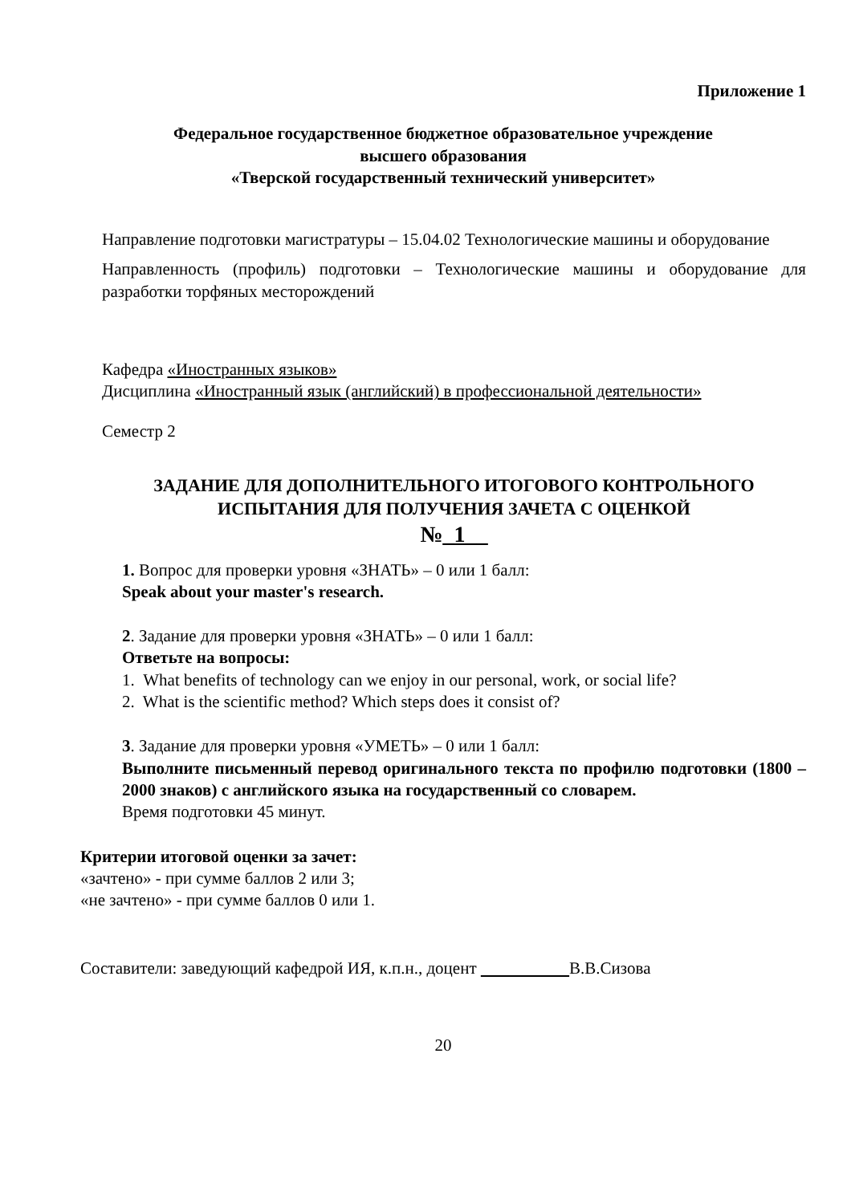Приложение 1
Федеральное государственное бюджетное образовательное учреждение
высшего образования
«Тверской государственный технический университет»
Направление подготовки магистратуры – 15.04.02 Технологические машины и оборудование
Направленность (профиль) подготовки – Технологические машины и оборудование для разработки торфяных месторождений
Кафедра «Иностранных языков»
Дисциплина «Иностранный язык (английский) в профессиональной деятельности»
Семестр 2
ЗАДАНИЕ ДЛЯ ДОПОЛНИТЕЛЬНОГО ИТОГОВОГО КОНТРОЛЬНОГО ИСПЫТАНИЯ ДЛЯ ПОЛУЧЕНИЯ ЗАЧЕТА С ОЦЕНКОЙ
№_1__
1. Вопрос для проверки уровня «ЗНАТЬ» – 0 или 1 балл:
Speak about your master's research.
2. Задание для проверки уровня «ЗНАТЬ» – 0 или 1 балл:
Ответьте на вопросы:
1. What benefits of technology can we enjoy in our personal, work, or social life?
2. What is the scientific method? Which steps does it consist of?
3. Задание для проверки уровня «УМЕТЬ» – 0 или 1 балл:
Выполните письменный перевод оригинального текста по профилю подготовки (1800 –2000 знаков) с английского языка на государственный со словарем.
Время подготовки 45 минут.
Критерии итоговой оценки за зачет:
«зачтено» - при сумме баллов 2 или 3;
«не зачтено» - при сумме баллов 0 или 1.
Составители: заведующий кафедрой ИЯ, к.п.н., доцент В.В.Сизова
20